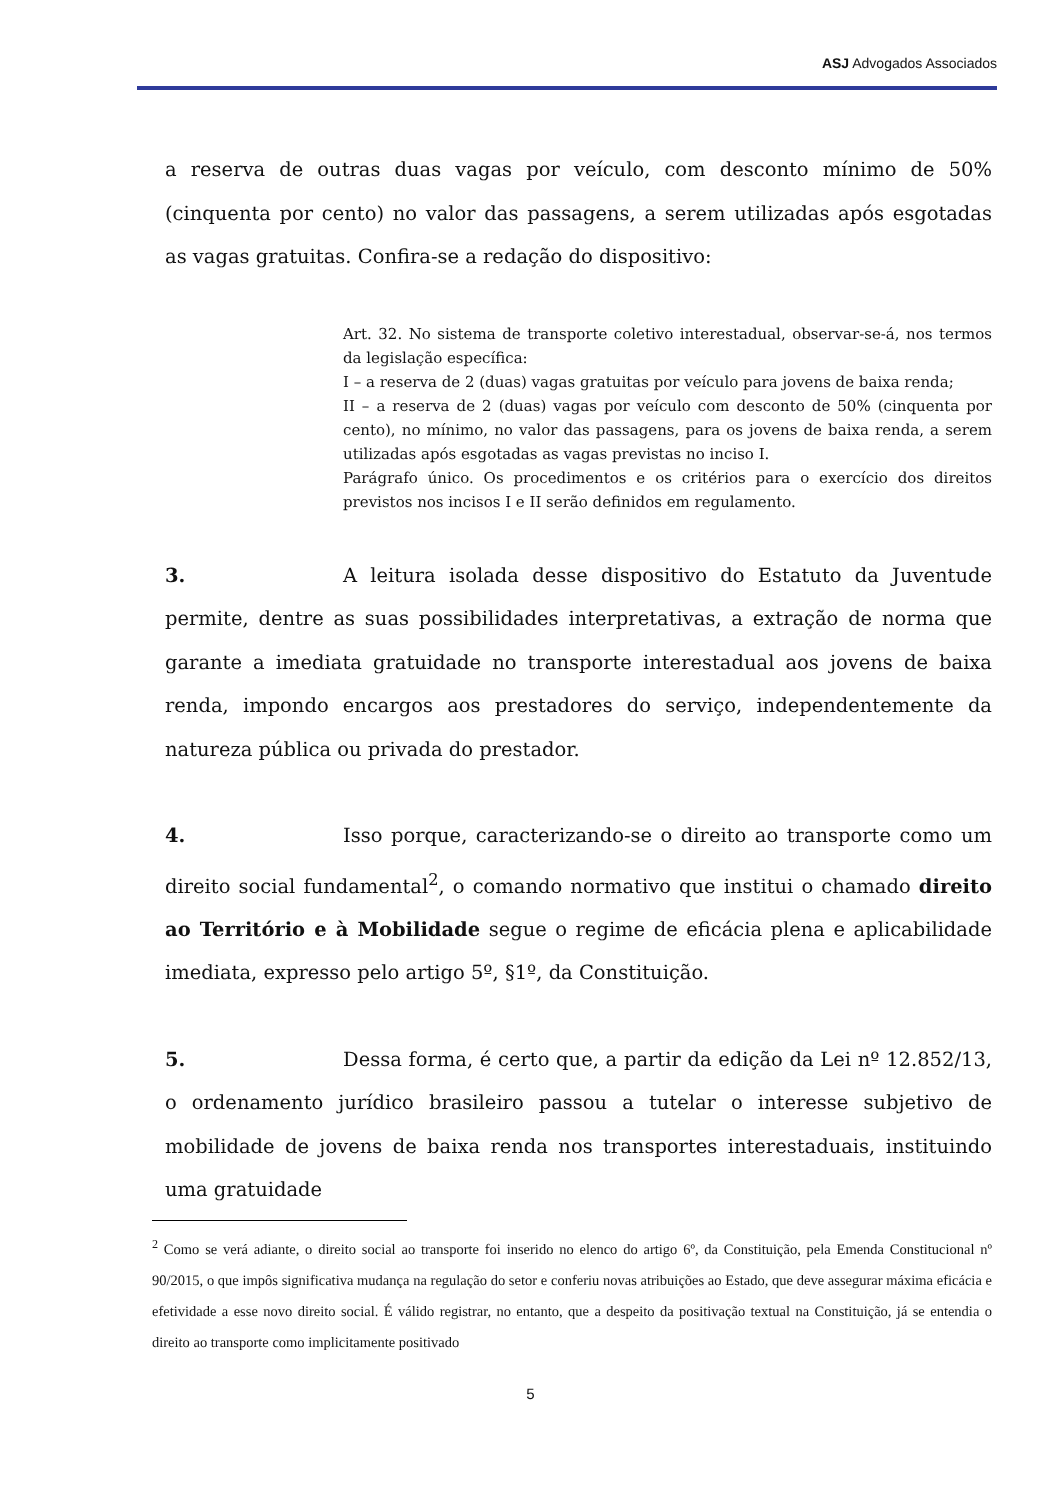ASJ Advogados Associados
a reserva de outras duas vagas por veículo, com desconto mínimo de 50% (cinquenta por cento) no valor das passagens, a serem utilizadas após esgotadas as vagas gratuitas. Confira-se a redação do dispositivo:
Art. 32. No sistema de transporte coletivo interestadual, observar-se-á, nos termos da legislação específica:
I – a reserva de 2 (duas) vagas gratuitas por veículo para jovens de baixa renda;
II – a reserva de 2 (duas) vagas por veículo com desconto de 50% (cinquenta por cento), no mínimo, no valor das passagens, para os jovens de baixa renda, a serem utilizadas após esgotadas as vagas previstas no inciso I.
Parágrafo único. Os procedimentos e os critérios para o exercício dos direitos previstos nos incisos I e II serão definidos em regulamento.
3. A leitura isolada desse dispositivo do Estatuto da Juventude permite, dentre as suas possibilidades interpretativas, a extração de norma que garante a imediata gratuidade no transporte interestadual aos jovens de baixa renda, impondo encargos aos prestadores do serviço, independentemente da natureza pública ou privada do prestador.
4. Isso porque, caracterizando-se o direito ao transporte como um direito social fundamental<sup>2</sup>, o comando normativo que institui o chamado direito ao Território e à Mobilidade segue o regime de eficácia plena e aplicabilidade imediata, expresso pelo artigo 5º, §1º, da Constituição.
5. Dessa forma, é certo que, a partir da edição da Lei nº 12.852/13, o ordenamento jurídico brasileiro passou a tutelar o interesse subjetivo de mobilidade de jovens de baixa renda nos transportes interestaduais, instituindo uma gratuidade
<sup>2</sup> Como se verá adiante, o direito social ao transporte foi inserido no elenco do artigo 6º, da Constituição, pela Emenda Constitucional nº 90/2015, o que impôs significativa mudança na regulação do setor e conferiu novas atribuições ao Estado, que deve assegurar máxima eficácia e efetividade a esse novo direito social. É válido registrar, no entanto, que a despeito da positivação textual na Constituição, já se entendia o direito ao transporte como implicitamente positivado
5